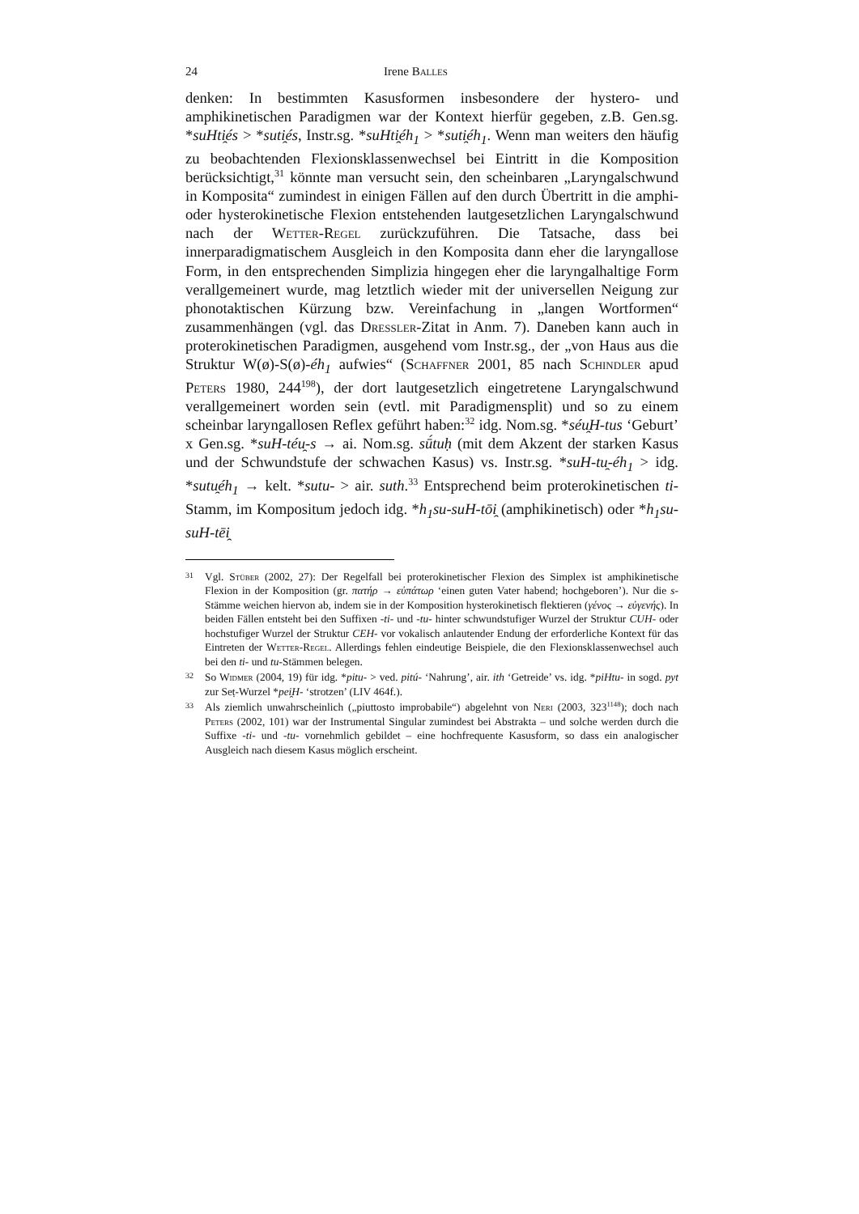24 Irene Balles
denken: In bestimmten Kasusformen insbesondere der hystero- und amphikinetischen Paradigmen war der Kontext hierfür gegeben, z.B. Gen.sg. *suHti̯és > *suti̯és, Instr.sg. *suHti̯éh<sub>1</sub> > *suti̯éh<sub>1</sub>. Wenn man weiters den häufig zu beobachtenden Flexionsklassenwechsel bei Eintritt in die Komposition berücksichtigt,<sup>31</sup> könnte man versucht sein, den scheinbaren „Laryngalschwund in Komposita“ zumindest in einigen Fällen auf den durch Übertritt in die amphi- oder hysterokinetische Flexion entstehenden lautgesetzlichen Laryngalschwund nach der Wetter-Regel zurückzuführen. Die Tatsache, dass bei innerparadigmatischem Ausgleich in den Komposita dann eher die laryngallose Form, in den entsprechenden Simplizia hingegen eher die laryngalhaltige Form verallgemeinert wurde, mag letztlich wieder mit der universellen Neigung zur phonotaktischen Kürzung bzw. Vereinfachung in „langen Wortformen“ zusammenhängen (vgl. das Dressler-Zitat in Anm. 7). Daneben kann auch in proterokinetischen Paradigmen, ausgehend vom Instr.sg., der „von Haus aus die Struktur W(ø)-S(ø)-éh<sub>1</sub> aufwies“ (Schaffner 2001, 85 nach Schindler apud Peters 1980, 244<sup>198</sup>), der dort lautgesetzlich eingetretene Laryngalschwund verallgemeinert worden sein (evtl. mit Paradigmensplit) und so zu einem scheinbar laryngallosen Reflex geführt haben:<sup>32</sup> idg. Nom.sg. *séu̯H-tus ‘Geburt’ x Gen.sg. *suH-téu̯-s → ai. Nom.sg. sū́tuḥ (mit dem Akzent der starken Kasus und der Schwundstufe der schwachen Kasus) vs. Instr.sg. *suH-tu̯-éh<sub>1</sub> > idg. *sutu̯éh<sub>1</sub> → kelt. *sutu- > air. suth.<sup>33</sup> Entsprechend beim proterokinetischen ti-Stamm, im Kompositum jedoch idg. *h<sub>1</sub>su-suH-tōi̯ (amphikinetisch) oder *h<sub>1</sub>su-suH-tēi̯
31 Vgl. Stüber (2002, 27): Der Regelfall bei proterokinetischer Flexion des Simplex ist amphikinetische Flexion in der Komposition (gr. πατήρ → εὐπάτωρ ‘einen guten Vater habend; hochgeboren’). Nur die s-Stämme weichen hiervon ab, indem sie in der Komposition hysterokinetisch flektieren (γένος → εὐγενής). In beiden Fällen entsteht bei den Suffixen -ti- und -tu- hinter schwundstufiger Wurzel der Struktur CUH- oder hochstufiger Wurzel der Struktur CEH- vor vokalisch anlautender Endung der erforderliche Kontext für das Eintreten der Wetter-Regel. Allerdings fehlen eindeutige Beispiele, die den Flexionsklassenwechsel auch bei den ti- und tu-Stämmen belegen.
32 So Widmer (2004, 19) für idg. *pitu- > ved. pitú- ‘Nahrung’, air. ith ‘Getreide’ vs. idg. *piHtu- in sogd. pyt zur Seṭ-Wurzel *pei̯H- ‘strotzen’ (LIV 464f.).
33 Als ziemlich unwahrscheinlich („piuttosto improbabile“) abgelehnt von Neri (2003, 323<sup>1148</sup>); doch nach Peters (2002, 101) war der Instrumental Singular zumindest bei Abstrakta – und solche werden durch die Suffixe -ti- und -tu- vornehmlich gebildet – eine hochfrequente Kasusform, so dass ein analogischer Ausgleich nach diesem Kasus möglich erscheint.